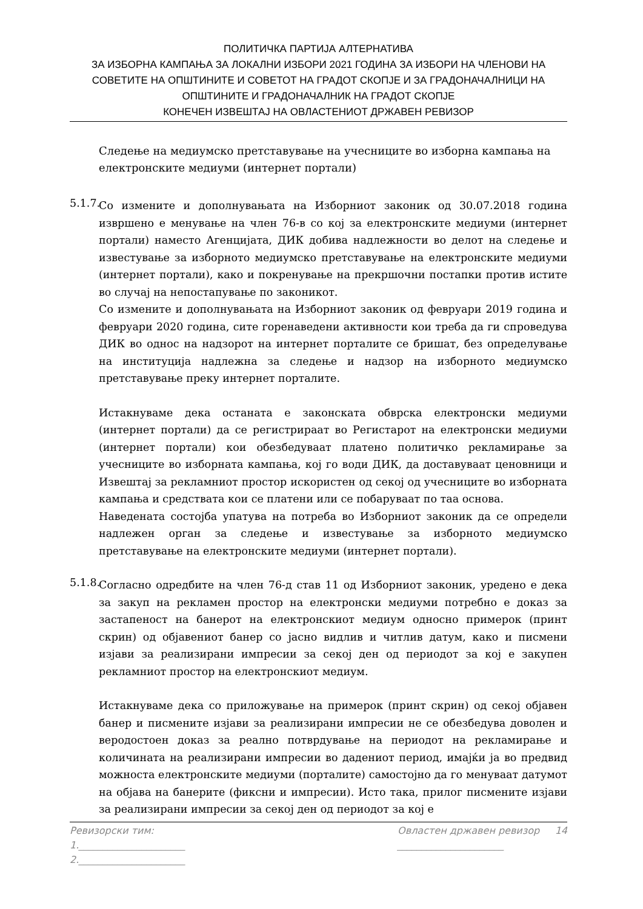ПОЛИТИЧКА ПАРТИЈА АЛТЕРНАТИВА
ЗА ИЗБОРНА КАМПАЊА ЗА ЛОКАЛНИ ИЗБОРИ 2021 ГОДИНА ЗА ИЗБОРИ НА ЧЛЕНОВИ НА СОВЕТИТЕ НА ОПШТИНИТЕ И СОВЕТОТ НА ГРАДОТ СКОПЈЕ И ЗА ГРАДОНАЧАЛНИЦИ НА ОПШТИНИТЕ И ГРАДОНАЧАЛНИК НА ГРАДОТ СКОПЈЕ
КОНЕЧЕН ИЗВЕШТАЈ НА ОВЛАСТЕНИОТ ДРЖАВЕН РЕВИЗОР
Следење на медиумско претставување на учесниците во изборна кампања на електронските медиуми (интернет портали)
5.1.7.
Со измените и дополнувањата на Изборниот законик од 30.07.2018 година извршено е менување на член 76-в со кој за електронските медиуми (интернет портали) наместо Агенцијата, ДИК добива надлежности во делот на следење и известување за изборното медиумско претставување на електронските медиуми (интернет портали), како и покренување на прекршочни постапки против истите во случај на непостапување по законикот.
Со измените и дополнувањата на Изборниот законик од февруари 2019 година и февруари 2020 година, сите горенаведени активности кои треба да ги спроведува ДИК во однос на надзорот на интернет порталите се бришат, без определување на институција надлежна за следење и надзор на изборното медиумско претставување преку интернет порталите.
Истакнуваме дека останата е законската обврска електронски медиуми (интернет портали) да се регистрираат во Регистарот на електронски медиуми (интернет портали) кои обезбедуваат платено политичко рекламирање за учесниците во изборната кампања, кој го води ДИК, да доставуваат ценовници и Извештај за рекламниот простор искористен од секој од учесниците во изборната кампања и средствата кои се платени или се побаруваат по таа основа.
Наведената состојба упатува на потреба во Изборниот законик да се определи надлежен орган за следење и известување за изборното медиумско претставување на електронските медиуми (интернет портали).
5.1.8.
Согласно одредбите на член 76-д став 11 од Изборниот законик, уредено е дека за закуп на рекламен простор на електронски медиуми потребно е доказ за застапеност на банерот на електронскиот медиум односно примерок (принт скрин) од објавениот банер со јасно видлив и читлив датум, како и писмени изјави за реализирани импресии за секој ден од периодот за кој е закупен рекламниот простор на електронскиот медиум.
Истакнуваме дека со приложување на примерок (принт скрин) од секој објавен банер и писмените изјави за реализирани импресии не се обезбедува доволен и веродостоен доказ за реално потврдување на периодот на рекламирање и количината на реализирани импресии во дадениот период, имајќи ја во предвид можноста електронските медиуми (порталите) самостојно да го менуваат датумот на објава на банерите (фиксни и импресии). Исто така, прилог писмените изјави за реализирани импресии за секој ден од периодот за кој е
Ревизорски тим:
1.______________________
2.______________________
Овластен државен ревизор 14
______________________